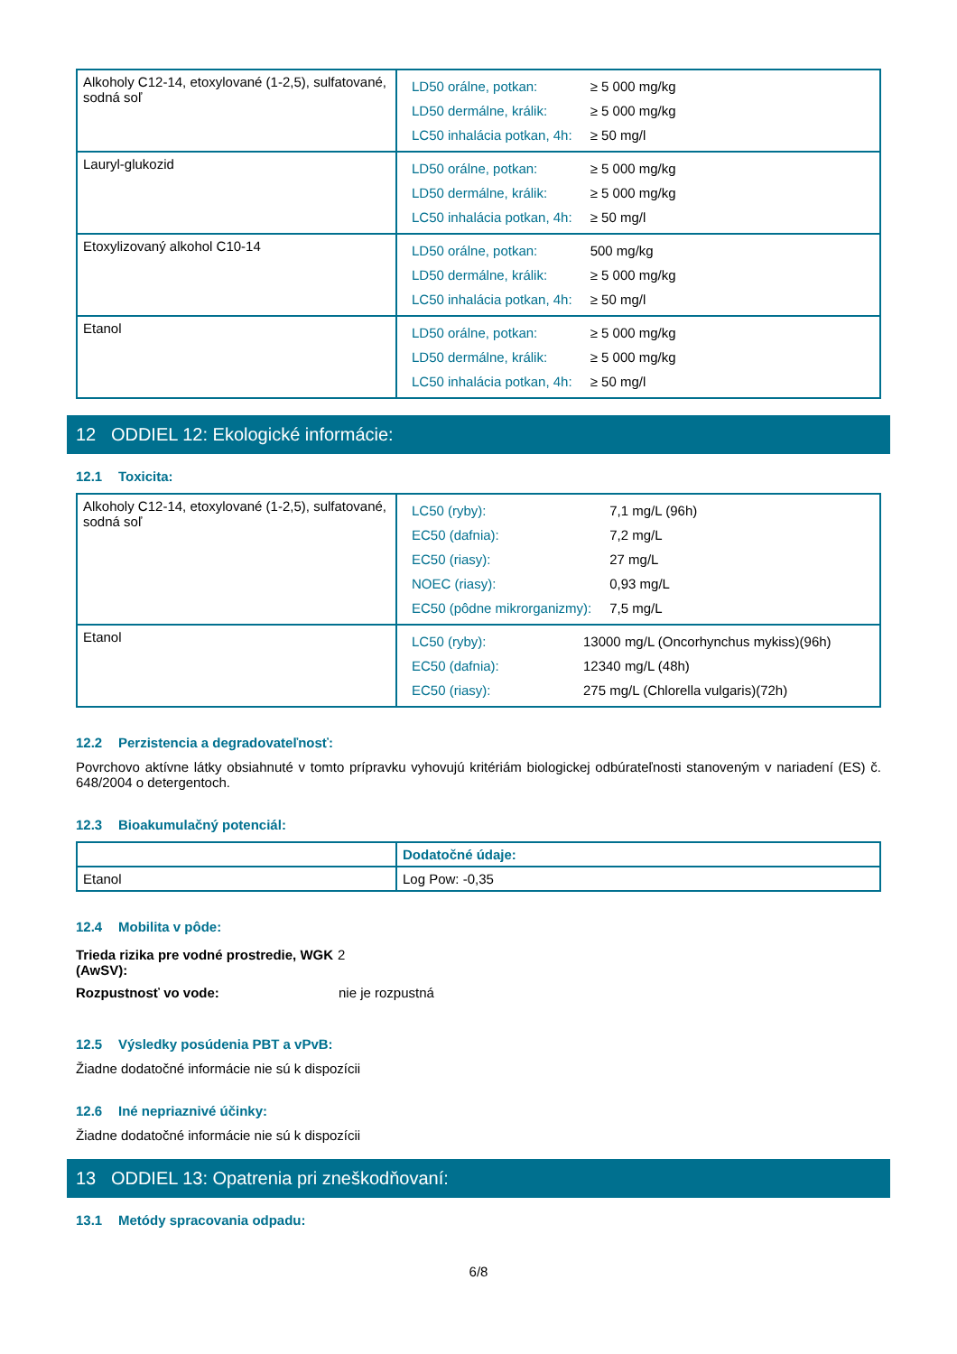| Alkoholy C12-14, etoxylované (1-2,5), sulfatované, sodná soľ | / LD50 orálne, potkan: / ≥ 5 000 mg/kg / / LD50 dermálne, králik: / ≥ 5 000 mg/kg / / LC50 inhalácia potkan, 4h: / ≥ 50 mg/l / |
| Lauryl-glukozid | / LD50 orálne, potkan: / ≥ 5 000 mg/kg / / LD50 dermálne, králik: / ≥ 5 000 mg/kg / / LC50 inhalácia potkan, 4h: / ≥ 50 mg/l / |
| Etoxylizovaný alkohol C10-14 | / LD50 orálne, potkan: / 500 mg/kg / / LD50 dermálne, králik: / ≥ 5 000 mg/kg / / LC50 inhalácia potkan, 4h: / ≥ 50 mg/l / |
| Etanol | / LD50 orálne, potkan: / ≥ 5 000 mg/kg / / LD50 dermálne, králik: / ≥ 5 000 mg/kg / / LC50 inhalácia potkan, 4h: / ≥ 50 mg/l / |
12 ODDIEL 12: Ekologické informácie:
12.1 Toxicita:
| Alkoholy C12-14, etoxylované (1-2,5), sulfatované, sodná soľ | / LC50 (ryby): / 7,1 mg/L (96h) / / EC50 (dafnia): / 7,2 mg/L / / EC50 (riasy): / 27 mg/L / / NOEC (riasy): / 0,93 mg/L / / EC50 (pôdne mikrorganizmy): / 7,5 mg/L / |
| Etanol | / LC50 (ryby): / 13000 mg/L (Oncorhynchus mykiss)(96h) / / EC50 (dafnia): / 12340 mg/L (48h) / / EC50 (riasy): / 275 mg/L (Chlorella vulgaris)(72h) / |
12.2 Perzistencia a degradovateľnosť:
Povrchovo aktívne látky obsiahnuté v tomto prípravku vyhovujú kritériám biologickej odbúrateľnosti stanoveným v nariadení (ES) č. 648/2004 o detergentoch.
12.3 Bioakumulačný potenciál:
| | Dodatočné údaje: |
| Etanol | Log Pow: -0,35 |
12.4 Mobilita v pôde:
| Trieda rizika pre vodné prostredie, WGK (AwSV): | 2 |
| Rozpustnosť vo vode: | nie je rozpustná |
12.5 Výsledky posúdenia PBT a vPvB:
Žiadne dodatočné informácie nie sú k dispozícii
12.6 Iné nepriaznivé účinky:
Žiadne dodatočné informácie nie sú k dispozícii
13 ODDIEL 13: Opatrenia pri zneškodňovaní:
13.1 Metódy spracovania odpadu:
6/8